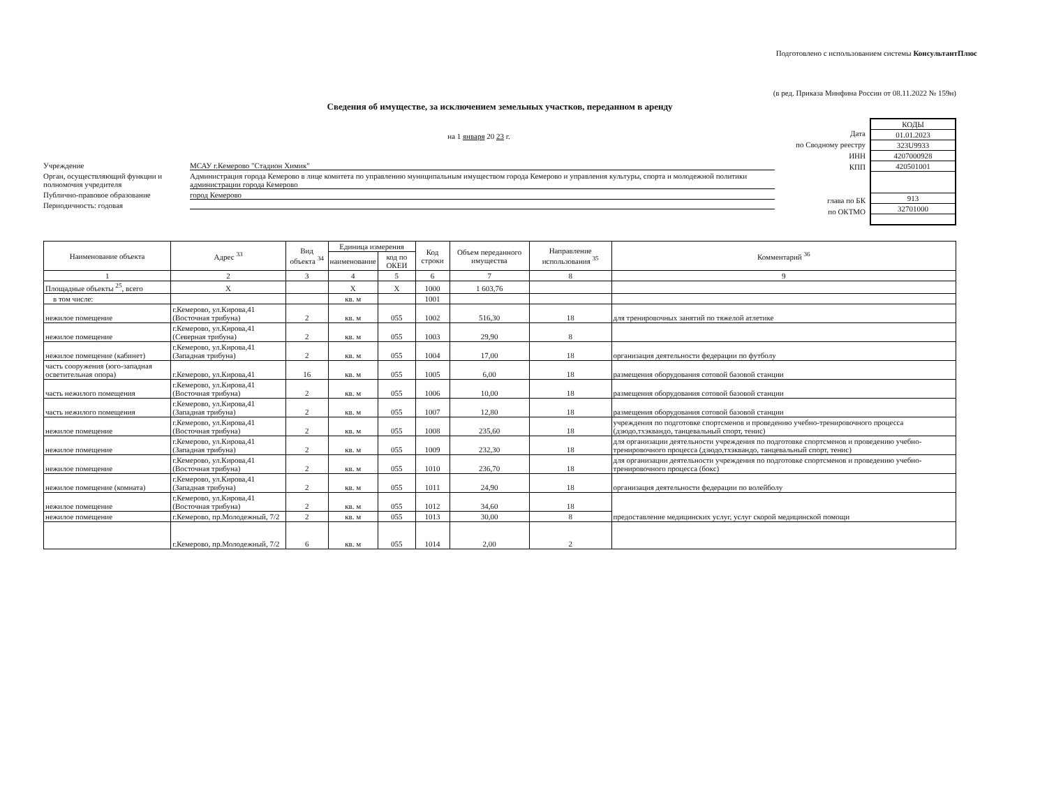Подготовлено с использованием системы КонсультантПлюс
(в ред. Приказа Минфина России от 08.11.2022 № 159н)
Сведения об имуществе, за исключением земельных участков, переданном в аренду
на 1 января 20 23 г.
Учреждение МСАУ г.Кемерово "Стадион Химик"
Орган, осуществляющий функции и полномочия учредителя Администрация города Кемерово в лице комитета по управлению муниципальным имуществом города Кемерово и управления культуры, спорта и молодежной политики администрации города Кемерово
Публично-правовое образование город Кемерово
Периодичность: годовая
Дата
по Сводному реестру
ИНН
КПП
глава по БК
по ОКТМО
| КОДЫ |
| 01.01.2023 |
| 323U9933 |
| 4207000928 |
| 420501001 |
| 913 |
| 32701000 |
| Наименование объекта | Адрес <sup>33</sup> | Вид объекта <sup>34</sup> | Единица измерения | | Код строки | Объем переданного имущества | Направление использования <sup>35</sup> | Комментарий <sup>36</sup> |
| --- | --- | --- | --- | --- | --- | --- | --- | --- |
| | | | наименование | код по ОКЕИ | | | | |
| 1 | 2 | 3 | 4 | 5 | 6 | 7 | 8 | 9 |
| Площадные объекты <sup>25</sup>, всего | Х | | Х | Х | 1000 | 1 603,76 | | |
| в том числе: | | | кв. м | | 1001 | | | |
| нежилое помещение | г.Кемерово, ул.Кирова,41 (Восточная трибуна) | 2 | кв. м | 055 | 1002 | 516,30 | 18 | для тренировочных занятий по тяжелой атлетике |
| нежилое помещение | г.Кемерово, ул.Кирова,41 (Северная трибуна) | 2 | кв. м | 055 | 1003 | 29,90 | 8 | |
| нежилое помещение (кабинет) | г.Кемерово, ул.Кирова,41 (Западная трибуна) | 2 | кв. м | 055 | 1004 | 17,00 | 18 | организация деятельности федерации по футболу |
| часть сооружения (юго-западная осветительная опора) | г.Кемерово, ул.Кирова,41 | 16 | кв. м | 055 | 1005 | 6,00 | 18 | размещения оборудования сотовой базовой станции |
| часть нежилого помещения | г.Кемерово, ул.Кирова,41 (Восточная трибуна) | 2 | кв. м | 055 | 1006 | 10,00 | 18 | размещения оборудования сотовой базовой станции |
| часть нежилого помещения | г.Кемерово, ул.Кирова,41 (Западная трибуна) | 2 | кв. м | 055 | 1007 | 12,80 | 18 | размещения оборудования сотовой базовой станции |
| нежилое помещение | г.Кемерово, ул.Кирова,41 (Восточная трибуна) | 2 | кв. м | 055 | 1008 | 235,60 | 18 | учреждения по подготовке спортсменов и проведению учебно-тренировочного процесса (дзюдо,тхэквандо, танцевальный спорт, тенис) |
| нежилое помещение | г.Кемерово, ул.Кирова,41 (Западная трибуна) | 2 | кв. м | 055 | 1009 | 232,30 | 18 | для организации деятельности учреждения по подготовке спортсменов и проведению учебно-тренировочного процесса (дзюдо,тхэквандо, танцевальный спорт, тенис) |
| нежилое помещение | г.Кемерово, ул.Кирова,41 (Восточная трибуна) | 2 | кв. м | 055 | 1010 | 236,70 | 18 | для организации деятельности учреждения по подготовке спортсменов и проведению учебно-тренировочного процесса (бокс) |
| нежилое помещение (комната) | г.Кемерово, ул.Кирова,41 (Западная трибуна) | 2 | кв. м | 055 | 1011 | 24,90 | 18 | организация деятельности федерации по волейболу |
| нежилое помещение | г.Кемерово, ул.Кирова,41 (Восточная трибуна) | 2 | кв. м | 055 | 1012 | 34,60 | 18 | предоставление медицинских услуг, услуг скорой медицинской помощи |
| нежилое помещение | г.Кемерово, пр.Молодежный, 7/2 | 2 | кв. м | 055 | 1013 | 30,00 | 8 | |
| | г.Кемерово, пр.Молодежный, 7/2 | 6 | кв. м | 055 | 1014 | 2,00 | 2 | |